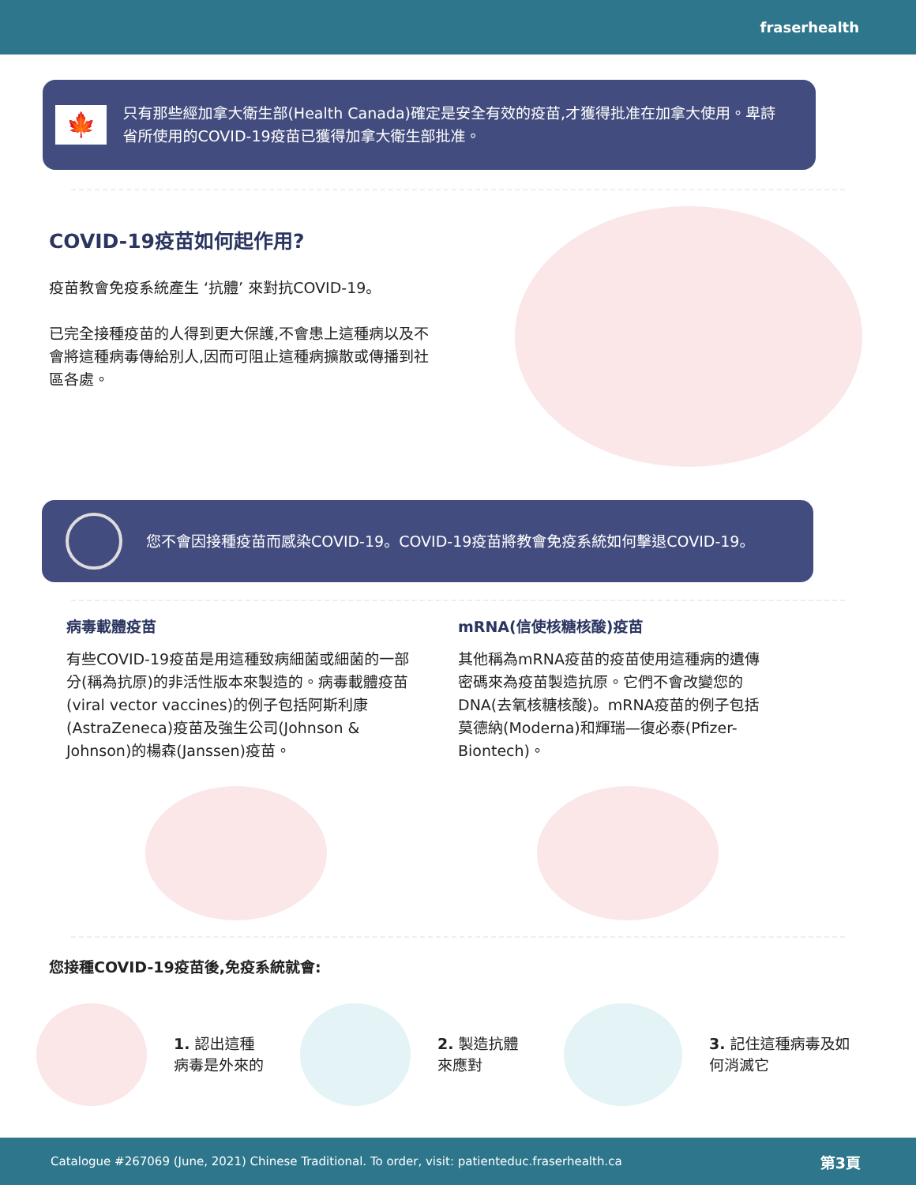fraserhealth
🍁
只有那些經加拿大衛生部(Health Canada)確定是安全有效的疫苗,才獲得批准在加拿大使用。卑詩省所使用的COVID-19疫苗已獲得加拿大衛生部批准。
COVID-19疫苗如何起作用?
疫苗教會免疫系統產生 ‘抗體’ 來對抗COVID-19。
已完全接種疫苗的人得到更大保護,不會患上這種病以及不會將這種病毒傳給別人,因而可阻止這種病擴散或傳播到社區各處。
您不會因接種疫苗而感染COVID-19。COVID-19疫苗將教會免疫系統如何擊退COVID-19。
病毒載體疫苗
有些COVID-19疫苗是用這種致病細菌或細菌的一部分(稱為抗原)的非活性版本來製造的。病毒載體疫苗(viral vector vaccines)的例子包括阿斯利康(AstraZeneca)疫苗及強生公司(Johnson & Johnson)的楊森(Janssen)疫苗。
mRNA(信使核糖核酸)疫苗
其他稱為mRNA疫苗的疫苗使用這種病的遺傳密碼來為疫苗製造抗原。它們不會改變您的DNA(去氧核糖核酸)。mRNA疫苗的例子包括莫德納(Moderna)和輝瑞—復必泰(Pfizer-Biontech)。
您接種COVID-19疫苗後,免疫系統就會:
1. 認出這種病毒是外來的
2. 製造抗體來應對
3. 記住這種病毒及如何消滅它
Catalogue #267069 (June, 2021) Chinese Traditional. To order, visit: patienteduc.fraserhealth.ca 第3頁